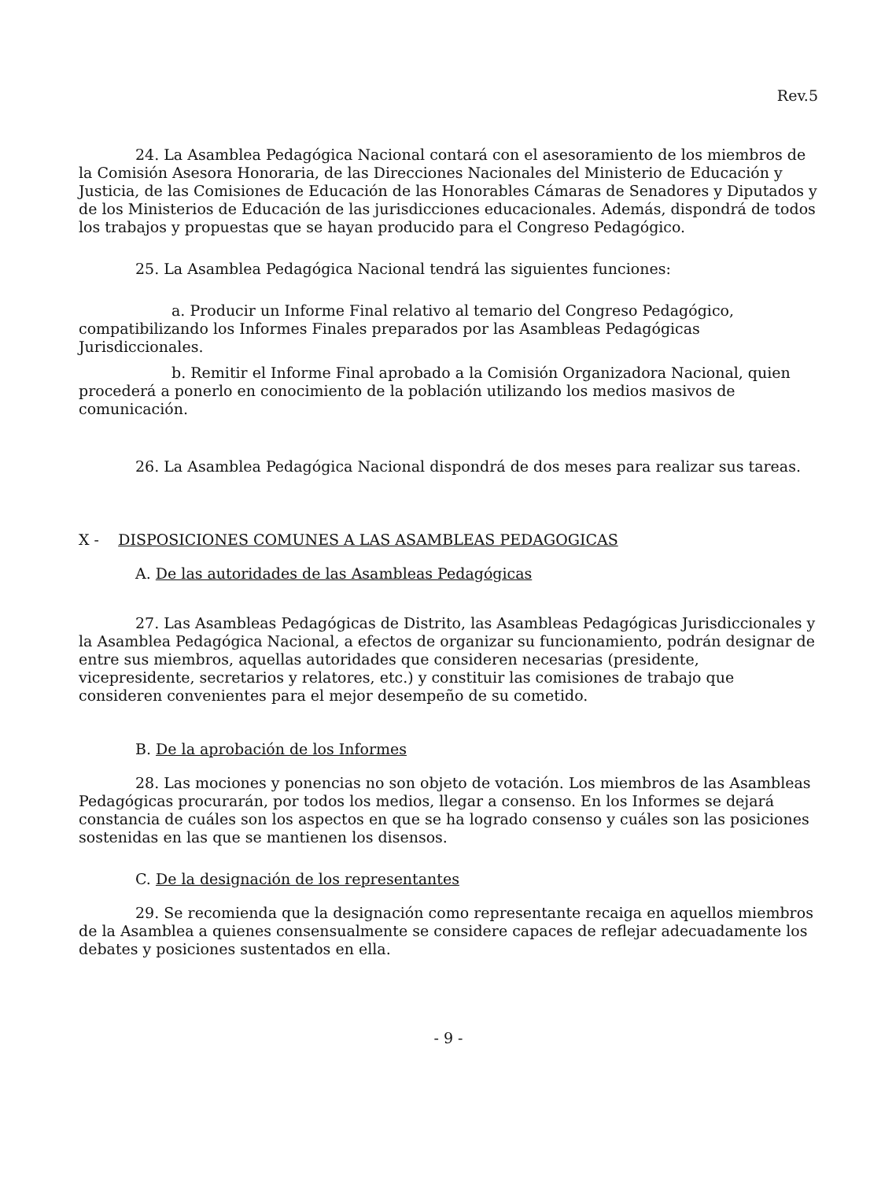Rev.5
24. La Asamblea Pedagógica Nacional contará con el asesoramiento de los miembros de la Comisión Asesora Honoraria, de las Direcciones Nacionales del Ministerio de Educación y Justicia, de las Comisiones de Educación de las Honorables Cámaras de Senadores y Diputados y de los Ministerios de Educación de las jurisdicciones educacionales. Además, dispondrá de todos los trabajos y propuestas que se hayan producido para el Congreso Pedagógico.
25. La Asamblea Pedagógica Nacional tendrá las siguientes funciones:
a. Producir un Informe Final relativo al temario del Congreso Pedagógico, compatibilizando los Informes Finales preparados por las Asambleas Pedagógicas Jurisdiccionales.
b. Remitir el Informe Final aprobado a la Comisión Organizadora Nacional, quien procederá a ponerlo en conocimiento de la población utilizando los medios masivos de comunicación.
26. La Asamblea Pedagógica Nacional dispondrá de dos meses para realizar sus tareas.
X - DISPOSICIONES COMUNES A LAS ASAMBLEAS PEDAGOGICAS
A. De las autoridades de las Asambleas Pedagógicas
27. Las Asambleas Pedagógicas de Distrito, las Asambleas Pedagógicas Jurisdiccionales y la Asamblea Pedagógica Nacional, a efectos de organizar su funcionamiento, podrán designar de entre sus miembros, aquellas autoridades que consideren necesarias (presidente, vicepresidente, secretarios y relatores, etc.) y constituir las comisiones de trabajo que consideren convenientes para el mejor desempeño de su cometido.
B. De la aprobación de los Informes
28. Las mociones y ponencias no son objeto de votación. Los miembros de las Asambleas Pedagógicas procurarán, por todos los medios, llegar a consenso. En los Informes se dejará constancia de cuáles son los aspectos en que se ha logrado consenso y cuáles son las posiciones sostenidas en las que se mantienen los disensos.
C. De la designación de los representantes
29. Se recomienda que la designación como representante recaiga en aquellos miembros de la Asamblea a quienes consensualmente se considere capaces de reflejar adecuadamente los debates y posiciones sustentados en ella.
- 9 -